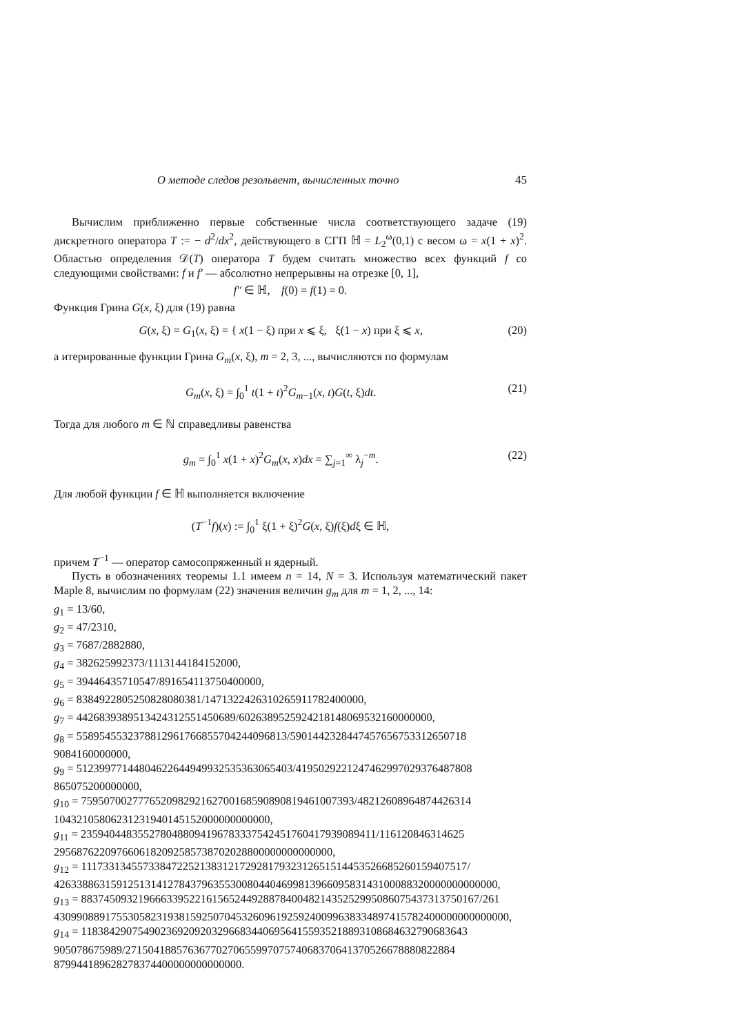О методе следов резольвент, вычисленных точно 45
Вычислим приближенно первые собственные числа соответствующего задаче (19) дискретного оператора T := − d<sup>2</sup>/dx<sup>2</sup>, действующего в СГП ℍ = L<sub>2</sub><sup>ω</sup>(0,1) с весом ω = x(1 + x)<sup>2</sup>. Областью определения 𝒟(T) оператора T будем считать множество всех функций f со следующими свойствами: f и f′ — абсолютно непрерывны на отрезке [0, 1],
f″ ∈ ℍ, f(0) = f(1) = 0.
Функция Грина G(x, ξ) для (19) равна
G(x, ξ) = G<sub>1</sub>(x, ξ) = { x(1 − ξ) при x ⩽ ξ, ξ(1 − x) при ξ ⩽ x, (20)
а итерированные функции Грина G<sub>m</sub>(x, ξ), m = 2, 3, ..., вычисляются по формулам
G<sub>m</sub>(x, ξ) = ∫<sub>0</sub><sup>1</sup> t(1 + t)<sup>2</sup>G<sub>m−1</sub>(x, t)G(t, ξ)dt. (21)
Тогда для любого m ∈ ℕ справедливы равенства
g<sub>m</sub> = ∫<sub>0</sub><sup>1</sup> x(1 + x)<sup>2</sup>G<sub>m</sub>(x, x)dx = ∑<sub>j=1</sub><sup>∞</sup> λ<sub>j</sub><sup>−m</sup>. (22)
Для любой функции f ∈ ℍ выполняется включение
(T<sup>−1</sup>f)(x) := ∫<sub>0</sub><sup>1</sup> ξ(1 + ξ)<sup>2</sup>G(x, ξ)f(ξ)dξ ∈ ℍ,
причем T<sup>−1</sup> — оператор самосопряженный и ядерный.
Пусть в обозначениях теоремы 1.1 имеем n = 14, N = 3. Используя математический пакет Maple 8, вычислим по формулам (22) значения величин g<sub>m</sub> для m = 1, 2, ..., 14:
g<sub>1</sub> = 13/60,
g<sub>2</sub> = 47/2310,
g<sub>3</sub> = 7687/2882880,
g<sub>4</sub> = 382625992373/1113144184152000,
g<sub>5</sub> = 39446435710547/891654113750400000,
g<sub>6</sub> = 838492280525082808038​1/147132242631026591178240000​0,
g<sub>7</sub> = 4426839389513424312551450689/6026389525924218148069532160000000,
g<sub>8</sub> = 558954553237881296176685570424409681​3/5901442328447457656753312650718
9084160000000,
g<sub>9</sub> = 5123997714480462264494993253536306540​3/4195029221247462997029376487808
865075200000000,
g<sub>10</sub> = 7595070027776520982921627001685908908194610073​93/4821260896487442631​4
10432105806231231940145152000000000000,
g<sub>11</sub> = 235940448355278048809419678333754245176041793908941​1/116120846314625
2956876220976606182092585738702028800000000000000,
g<sub>12</sub> = 1117331345573384722521383121729281793231265151445352668526015940751​7/
426338863159125131412784379635530080440469981396609583143100088320000000000000,
g<sub>13</sub> = 88374509321966633952216156524492887840048214352529950860754373137501​67/261
43099088917553058231938159250704532609619259240099638334897415782400000000000000,
g<sub>14</sub> = 1183842907549023692092032966834406956415593521889310868463279068364​3
905078675989/271504188576367702706559970757406837064137052667888082288​4
879944189628278374400000000000000.